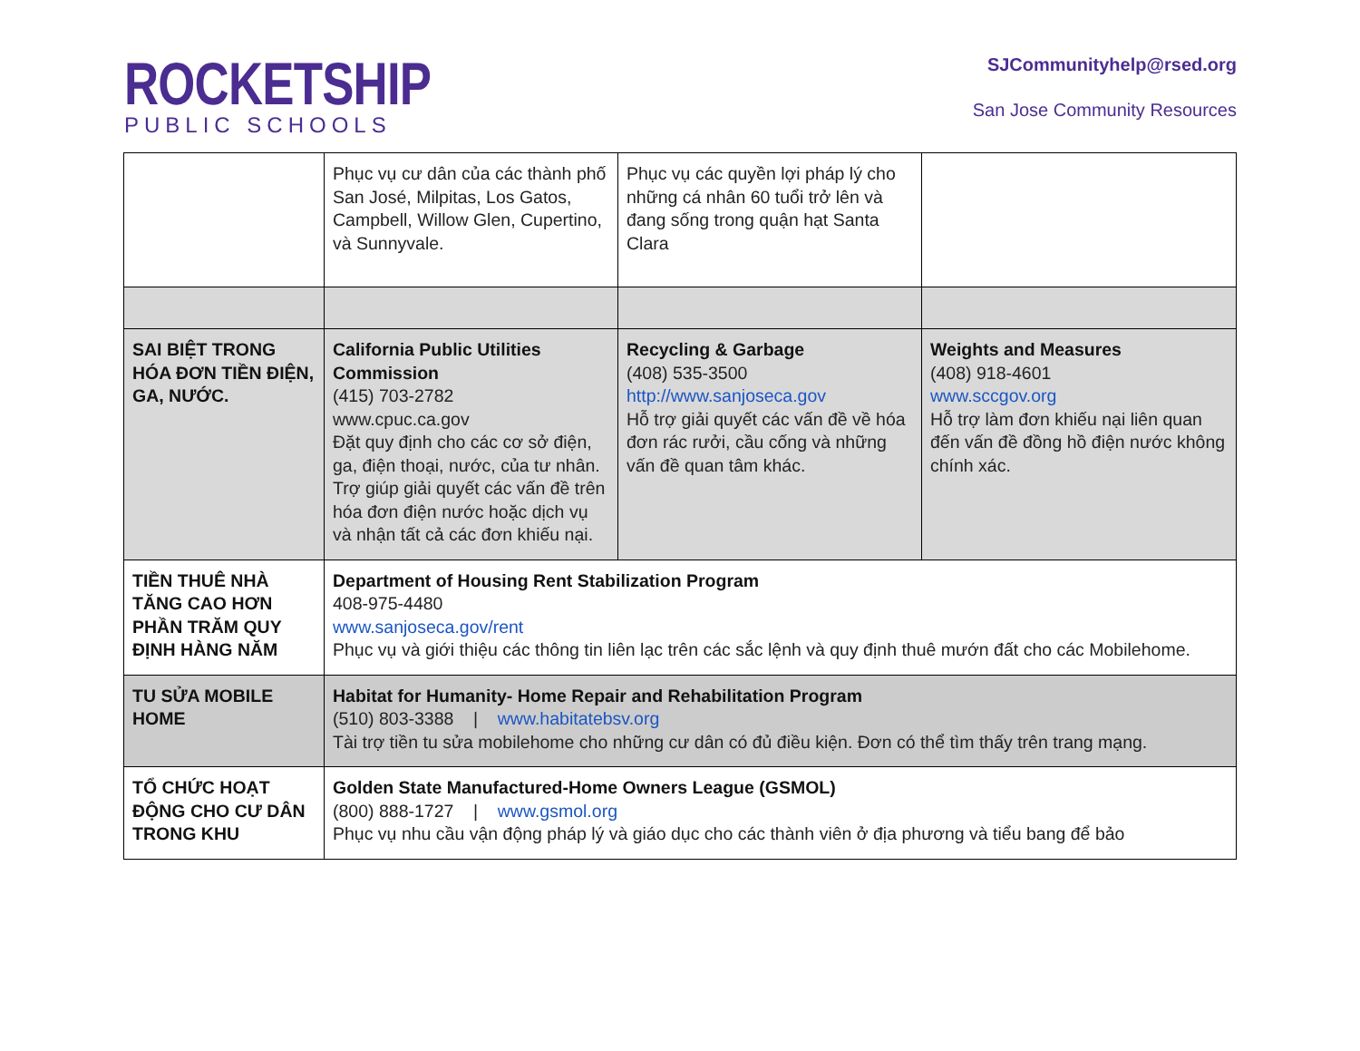ROCKETSHIP
PUBLIC SCHOOLS
SJCommunityhelp@rsed.org
San Jose Community Resources
| | Phục vụ cư dân của các thành phố San José, Milpitas, Los Gatos, Campbell, Willow Glen, Cupertino, và Sunnyvale. | Phục vụ các quyền lợi pháp lý cho những cá nhân 60 tuổi trở lên và đang sống trong quận hạt Santa Clara | |
| SAI BIỆT TRONG HÓA ĐƠN TIỀN ĐIỆN, GA, NƯỚC. | California Public Utilities Commission (415) 703-2782 www.cpuc.ca.gov Đặt quy định cho các cơ sở điện, ga, điện thoại, nước, của tư nhân. Trợ giúp giải quyết các vấn đề trên hóa đơn điện nước hoặc dịch vụ và nhận tất cả các đơn khiếu nại. | Recycling & Garbage (408) 535-3500 http://www.sanjoseca.gov Hỗ trợ giải quyết các vấn đề về hóa đơn rác rưởi, cầu cống và những vấn đề quan tâm khác. | Weights and Measures (408) 918-4601 www.sccgov.org Hỗ trợ làm đơn khiếu nại liên quan đến vấn đề đồng hồ điện nước không chính xác. |
| TIỀN THUÊ NHÀ TĂNG CAO HƠN PHẦN TRĂM QUY ĐỊNH HÀNG NĂM | Department of Housing Rent Stabilization Program 408-975-4480 www.sanjoseca.gov/rent Phục vụ và giới thiệu các thông tin liên lạc trên các sắc lệnh và quy định thuê mướn đất cho các Mobilehome. | | |
| TU SỬA MOBILE HOME | Habitat for Humanity- Home Repair and Rehabilitation Program (510) 803-3388 / www.habitatebsv.org Tài trợ tiền tu sửa mobilehome cho những cư dân có đủ điều kiện. Đơn có thể tìm thấy trên trang mạng. | | |
| TỔ CHỨC HOẠT ĐỘNG CHO CƯ DÂN TRONG KHU | Golden State Manufactured-Home Owners League (GSMOL) (800) 888-1727 / www.gsmol.org Phục vụ nhu cầu vận động pháp lý và giáo dục cho các thành viên ở địa phương và tiểu bang để bảo | | |